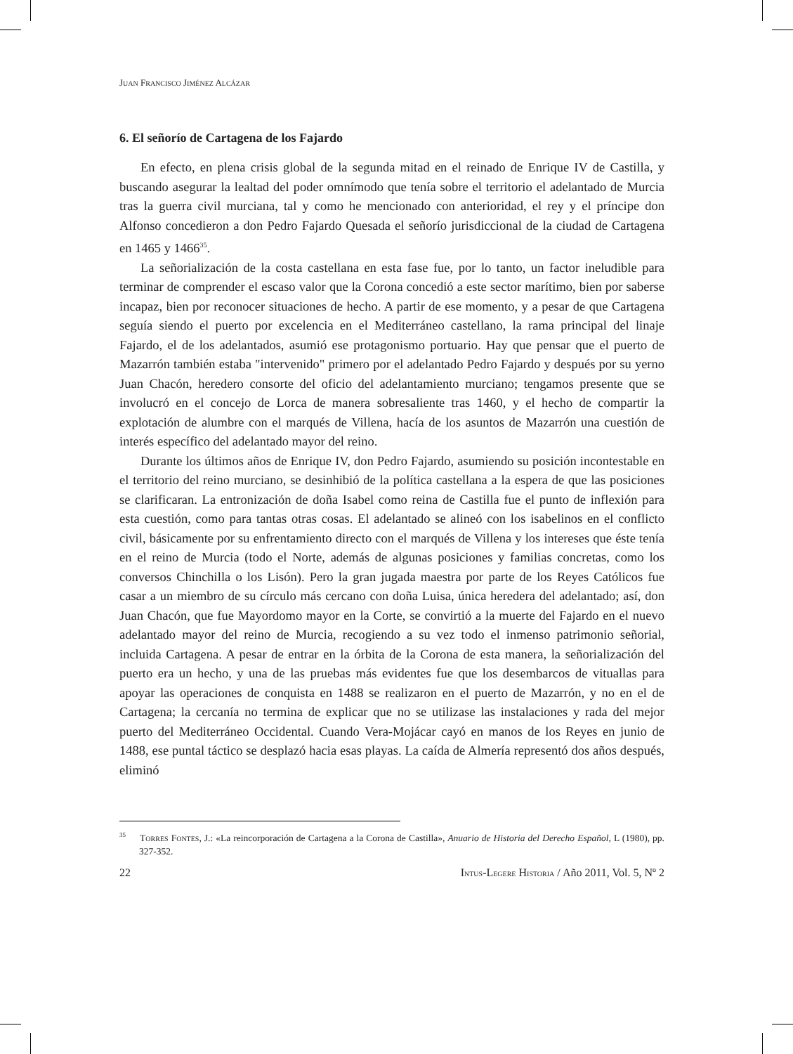JUAN FRANCISCO JIMÉNEZ ALCÁZAR
6. El señorío de Cartagena de los Fajardo
En efecto, en plena crisis global de la segunda mitad en el reinado de Enrique IV de Castilla, y buscando asegurar la lealtad del poder omnímodo que tenía sobre el territorio el adelantado de Murcia tras la guerra civil murciana, tal y como he mencionado con anterioridad, el rey y el príncipe don Alfonso concedieron a don Pedro Fajardo Quesada el señorío jurisdiccional de la ciudad de Cartagena en 1465 y 1466<sup>35</sup>.
La señorialización de la costa castellana en esta fase fue, por lo tanto, un factor ineludible para terminar de comprender el escaso valor que la Corona concedió a este sector marítimo, bien por saberse incapaz, bien por reconocer situaciones de hecho. A partir de ese momento, y a pesar de que Cartagena seguía siendo el puerto por excelencia en el Mediterráneo castellano, la rama principal del linaje Fajardo, el de los adelantados, asumió ese protagonismo portuario. Hay que pensar que el puerto de Mazarrón también estaba "intervenido" primero por el adelantado Pedro Fajardo y después por su yerno Juan Chacón, heredero consorte del oficio del adelantamiento murciano; tengamos presente que se involucró en el concejo de Lorca de manera sobresaliente tras 1460, y el hecho de compartir la explotación de alumbre con el marqués de Villena, hacía de los asuntos de Mazarrón una cuestión de interés específico del adelantado mayor del reino.
Durante los últimos años de Enrique IV, don Pedro Fajardo, asumiendo su posición incontestable en el territorio del reino murciano, se desinhibió de la política castellana a la espera de que las posiciones se clarificaran. La entronización de doña Isabel como reina de Castilla fue el punto de inflexión para esta cuestión, como para tantas otras cosas. El adelantado se alineó con los isabelinos en el conflicto civil, básicamente por su enfrentamiento directo con el marqués de Villena y los intereses que éste tenía en el reino de Murcia (todo el Norte, además de algunas posiciones y familias concretas, como los conversos Chinchilla o los Lisón). Pero la gran jugada maestra por parte de los Reyes Católicos fue casar a un miembro de su círculo más cercano con doña Luisa, única heredera del adelantado; así, don Juan Chacón, que fue Mayordomo mayor en la Corte, se convirtió a la muerte del Fajardo en el nuevo adelantado mayor del reino de Murcia, recogiendo a su vez todo el inmenso patrimonio señorial, incluida Cartagena. A pesar de entrar en la órbita de la Corona de esta manera, la señorialización del puerto era un hecho, y una de las pruebas más evidentes fue que los desembarcos de vituallas para apoyar las operaciones de conquista en 1488 se realizaron en el puerto de Mazarrón, y no en el de Cartagena; la cercanía no termina de explicar que no se utilizase las instalaciones y rada del mejor puerto del Mediterráneo Occidental. Cuando Vera-Mojácar cayó en manos de los Reyes en junio de 1488, ese puntal táctico se desplazó hacia esas playas. La caída de Almería representó dos años después, eliminó
<sup>35</sup> TORRES FONTES, J.: «La reincorporación de Cartagena a la Corona de Castilla», Anuario de Historia del Derecho Español, L (1980), pp. 327-352.
22 INTUS-LEGERE HISTORIA / Año 2011, Vol. 5, Nº 2